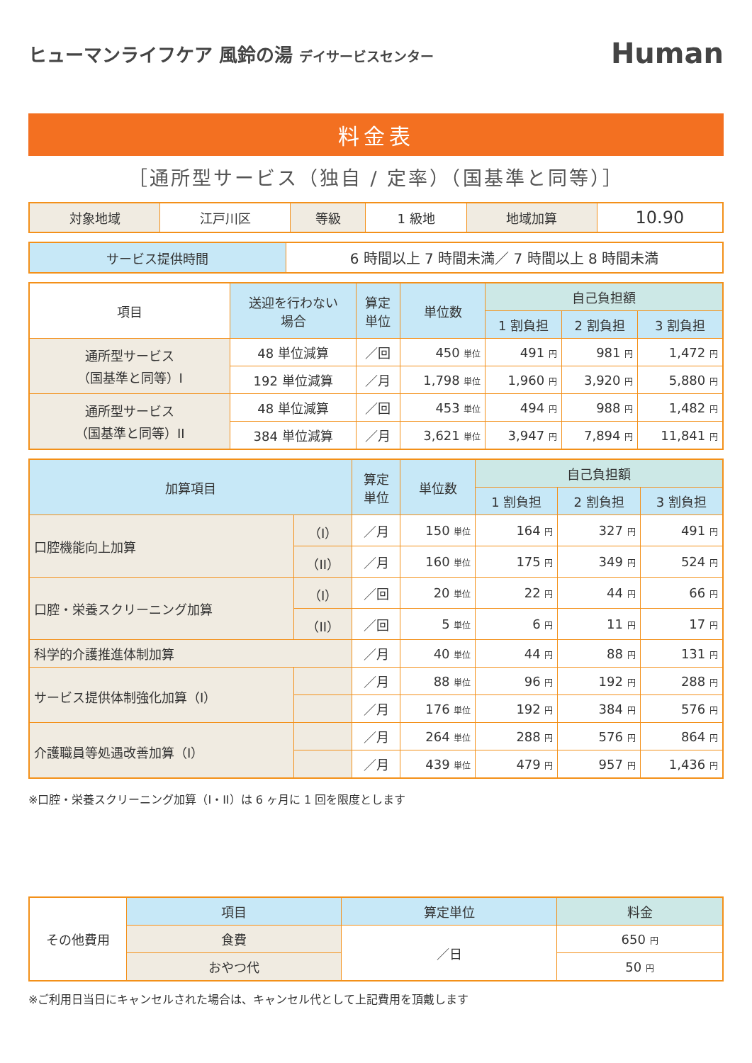ヒューマンライフケア 風鈴の湯 デイサービスセンター
Human
料金表
［通所型サービス（独自 / 定率）（国基準と同等）］
| 対象地域 | 江戸川区 | 等級 | 1 級地 | 地域加算 | 10.90 |
| サービス提供時間 | 6 時間以上 7 時間未満／ 7 時間以上 8 時間未満 |
| 項目 | 送迎を行わない 場合 | 算定 単位 | 単位数 | 自己負担額 | | |
| --- | --- | --- | --- | --- | --- | --- |
| | | | | 1 割負担 | 2 割負担 | 3 割負担 |
| 通所型サービス （国基準と同等）I | 48 単位減算 | ／回 | 450 単位 | 491 円 | 981 円 | 1,472 円 |
| | 192 単位減算 | ／月 | 1,798 単位 | 1,960 円 | 3,920 円 | 5,880 円 |
| 通所型サービス （国基準と同等）II | 48 単位減算 | ／回 | 453 単位 | 494 円 | 988 円 | 1,482 円 |
| | 384 単位減算 | ／月 | 3,621 単位 | 3,947 円 | 7,894 円 | 11,841 円 |
| 加算項目 | | 算定 単位 | 単位数 | 自己負担額 | | |
| --- | --- | --- | --- | --- | --- | --- |
| | | | | 1 割負担 | 2 割負担 | 3 割負担 |
| 口腔機能向上加算 | （I） | ／月 | 150 単位 | 164 円 | 327 円 | 491 円 |
| | （II） | ／月 | 160 単位 | 175 円 | 349 円 | 524 円 |
| 口腔・栄養スクリーニング加算 | （I） | ／回 | 20 単位 | 22 円 | 44 円 | 66 円 |
| | （II） | ／回 | 5 単位 | 6 円 | 11 円 | 17 円 |
| 科学的介護推進体制加算 | | ／月 | 40 単位 | 44 円 | 88 円 | 131 円 |
| サービス提供体制強化加算（I） | | ／月 | 88 単位 | 96 円 | 192 円 | 288 円 |
| | | ／月 | 176 単位 | 192 円 | 384 円 | 576 円 |
| 介護職員等処遇改善加算（I） | | ／月 | 264 単位 | 288 円 | 576 円 | 864 円 |
| | | ／月 | 439 単位 | 479 円 | 957 円 | 1,436 円 |
※口腔・栄養スクリーニング加算（I・II）は 6 ヶ月に 1 回を限度とします
| その他費用 | 項目 | 算定単位 | 料金 |
| | 食費 | ／日 | 650 円 |
| | おやつ代 | | 50 円 |
※ご利用日当日にキャンセルされた場合は、キャンセル代として上記費用を頂戴します